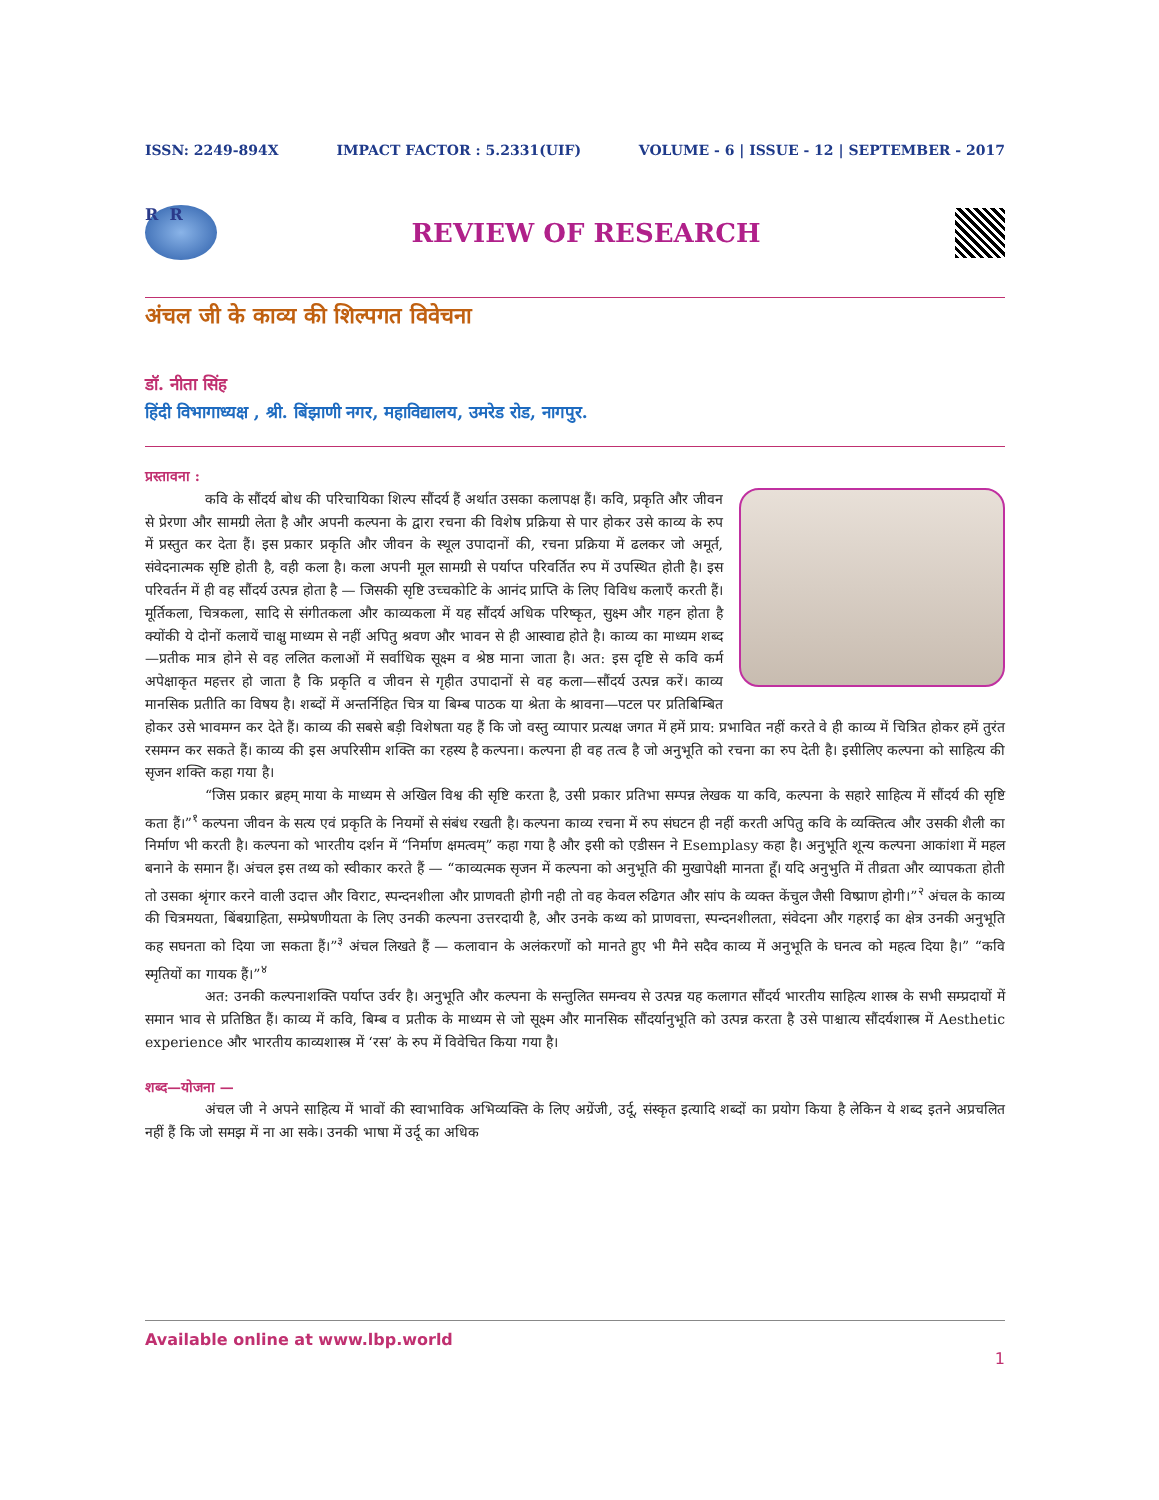ISSN: 2249-894X IMPACT FACTOR : 5.2331(UIF) VOLUME - 6 | ISSUE - 12 | SEPTEMBER - 2017
R R
REVIEW OF RESEARCH
अंचल जी के काव्य की शिल्पगत विवेचना
डॉ. नीता सिंह
हिंदी विभागाध्यक्ष , श्री. बिंझाणी नगर, महाविद्यालय, उमरेड रोड, नागपुर.
प्रस्तावना :
कवि के सौंदर्य बोध की परिचायिका शिल्प सौंदर्य हैं अर्थात उसका कलापक्ष हैं। कवि, प्रकृति और जीवन से प्रेरणा और सामग्री लेता है और अपनी कल्पना के द्वारा रचना की विशेष प्रक्रिया से पार होकर उसे काव्य के रुप में प्रस्तुत कर देता हैं। इस प्रकार प्रकृति और जीवन के स्थूल उपादानों की, रचना प्रक्रिया में ढलकर जो अमूर्त, संवेदनात्मक सृष्टि होती है, वही कला है। कला अपनी मूल सामग्री से पर्याप्त परिवर्तित रुप में उपस्थित होती है। इस परिवर्तन में ही वह सौंदर्य उत्पन्न होता है — जिसकी सृष्टि उच्चकोटि के आनंद प्राप्ति के लिए विविध कलाएँ करती हैं। मूर्तिकला, चित्रकला, सादि से संगीतकला और काव्यकला में यह सौंदर्य अधिक परिष्कृत, सुक्ष्म और गहन होता है क्योंकी ये दोनों कलायें चाक्षु माध्यम से नहीं अपितु श्रवण और भावन से ही आस्वाद्य होते है। काव्य का माध्यम शब्द—प्रतीक मात्र होने से वह ललित कलाओं में सर्वाधिक सूक्ष्म व श्रेष्ठ माना जाता है। अत: इस दृष्टि से कवि कर्म अपेक्षाकृत महत्तर हो जाता है कि प्रकृति व जीवन से गृहीत उपादानों से वह कला—सौंदर्य उत्पन्न करें। काव्य मानसिक प्रतीति का विषय है। शब्दों में अन्तर्निहित चित्र या बिम्ब पाठक या श्रेता के श्रावना—पटल पर प्रतिबिम्बित होकर उसे भावमग्न कर देते हैं। काव्य की सबसे बड़ी विशेषता यह हैं कि जो वस्तु व्यापार प्रत्यक्ष जगत में हमें प्राय: प्रभावित नहीं करते वे ही काव्य में चित्रित होकर हमें तुरंत रसमग्न कर सकते हैं। काव्य की इस अपरिसीम शक्ति का रहस्य है कल्पना। कल्पना ही वह तत्व है जो अनुभूति को रचना का रुप देती है। इसीलिए कल्पना को साहित्य की सृजन शक्ति कहा गया है।
“जिस प्रकार ब्रहम् माया के माध्यम से अखिल विश्व की सृष्टि करता है, उसी प्रकार प्रतिभा सम्पन्न लेखक या कवि, कल्पना के सहारे साहित्य में सौंदर्य की सृष्टि कता हैं।”<sup>१</sup> कल्पना जीवन के सत्य एवं प्रकृति के नियमों से संबंध रखती है। कल्पना काव्य रचना में रुप संघटन ही नहीं करती अपितु कवि के व्यक्तित्व और उसकी शैली का निर्माण भी करती है। कल्पना को भारतीय दर्शन में “निर्माण क्षमत्वम्” कहा गया है और इसी को एडीसन ने Esemplasy कहा है। अनुभूति शून्य कल्पना आकांशा में महल बनाने के समान हैं। अंचल इस तथ्य को स्वीकार करते हैं — “काव्यत्मक सृजन में कल्पना को अनुभूति की मुखापेक्षी मानता हूँ। यदि अनुभुति में तीव्रता और व्यापकता होती तो उसका श्रृंगार करने वाली उदात्त और विराट, स्पन्दनशीला और प्राणवती होगी नही तो वह केवल रुढिगत और सांप के व्यक्त केंचुल जैसी विष्प्राण होगी।”<sup>२</sup> अंचल के काव्य की चित्रमयता, बिंबग्राहिता, सम्प्रेषणीयता के लिए उनकी कल्पना उत्तरदायी है, और उनके कथ्य को प्राणवत्ता, स्पन्दनशीलता, संवेदना और गहराई का क्षेत्र उनकी अनुभूति कह सघनता को दिया जा सकता हैं।”<sup>३</sup> अंचल लिखते हैं — कलावान के अलंकरणों को मानते हुए भी मैने सदैव काव्य में अनुभूति के घनत्व को महत्व दिया है।” “कवि स्मृतियों का गायक हैं।”<sup>४</sup>
अत: उनकी कल्पनाशक्ति पर्याप्त उर्वर है। अनुभूति और कल्पना के सन्तुलित समन्वय से उत्पन्न यह कलागत सौंदर्य भारतीय साहित्य शास्त्र के सभी सम्प्रदायों में समान भाव से प्रतिष्ठित हैं। काव्य में कवि, बिम्ब व प्रतीक के माध्यम से जो सूक्ष्म और मानसिक सौंदर्यानुभूति को उत्पन्न करता है उसे पाश्चात्य सौंदर्यशास्त्र में Aesthetic experience और भारतीय काव्यशास्त्र में ‘रस’ के रुप में विवेचित किया गया है।
शब्द—योजना —
अंचल जी ने अपने साहित्य में भावों की स्वाभाविक अभिव्यक्ति के लिए अग्रेंजी, उर्दू, संस्कृत इत्यादि शब्दों का प्रयोग किया है लेकिन ये शब्द इतने अप्रचलित नहीं हैं कि जो समझ में ना आ सके। उनकी भाषा में उर्दू का अधिक
Available online at www.lbp.world
1